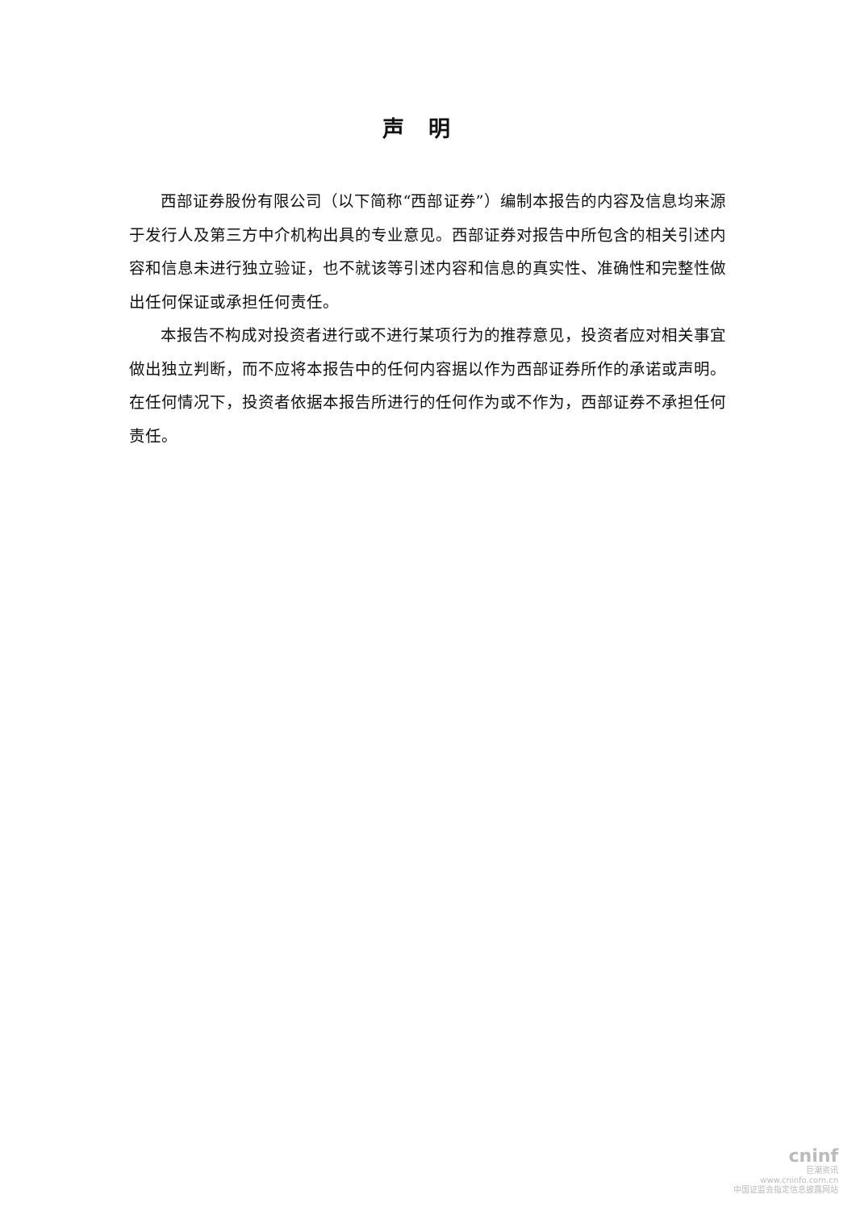声明
西部证券股份有限公司（以下简称“西部证券”）编制本报告的内容及信息均来源于发行人及第三方中介机构出具的专业意见。西部证券对报告中所包含的相关引述内容和信息未进行独立验证，也不就该等引述内容和信息的真实性、准确性和完整性做出任何保证或承担任何责任。
本报告不构成对投资者进行或不进行某项行为的推荐意见，投资者应对相关事宜做出独立判断，而不应将本报告中的任何内容据以作为西部证券所作的承诺或声明。在任何情况下，投资者依据本报告所进行的任何作为或不作为，西部证券不承担任何责任。
cninf
巨潮资讯
www.cninfo.com.cn
中国证监会指定信息披露网站